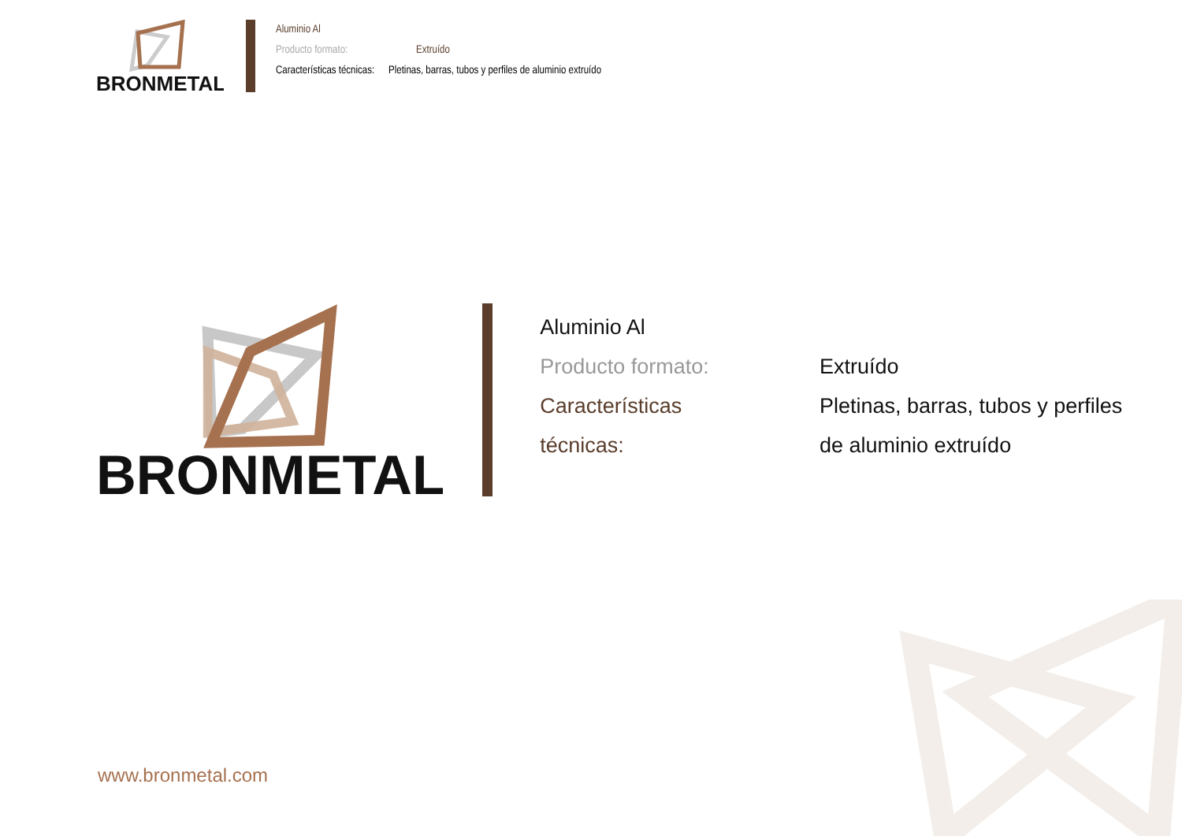BRONMETAL
Aluminio Al
| Producto formato: | Extruído |
| Características técnicas: | Pletinas, barras, tubos y perfiles de aluminio extruído |
BRONMETAL
Aluminio Al
| Producto formato: | Extruído |
| Características técnicas: | Pletinas, barras, tubos y perfiles de aluminio extruído |
www.bronmetal.com